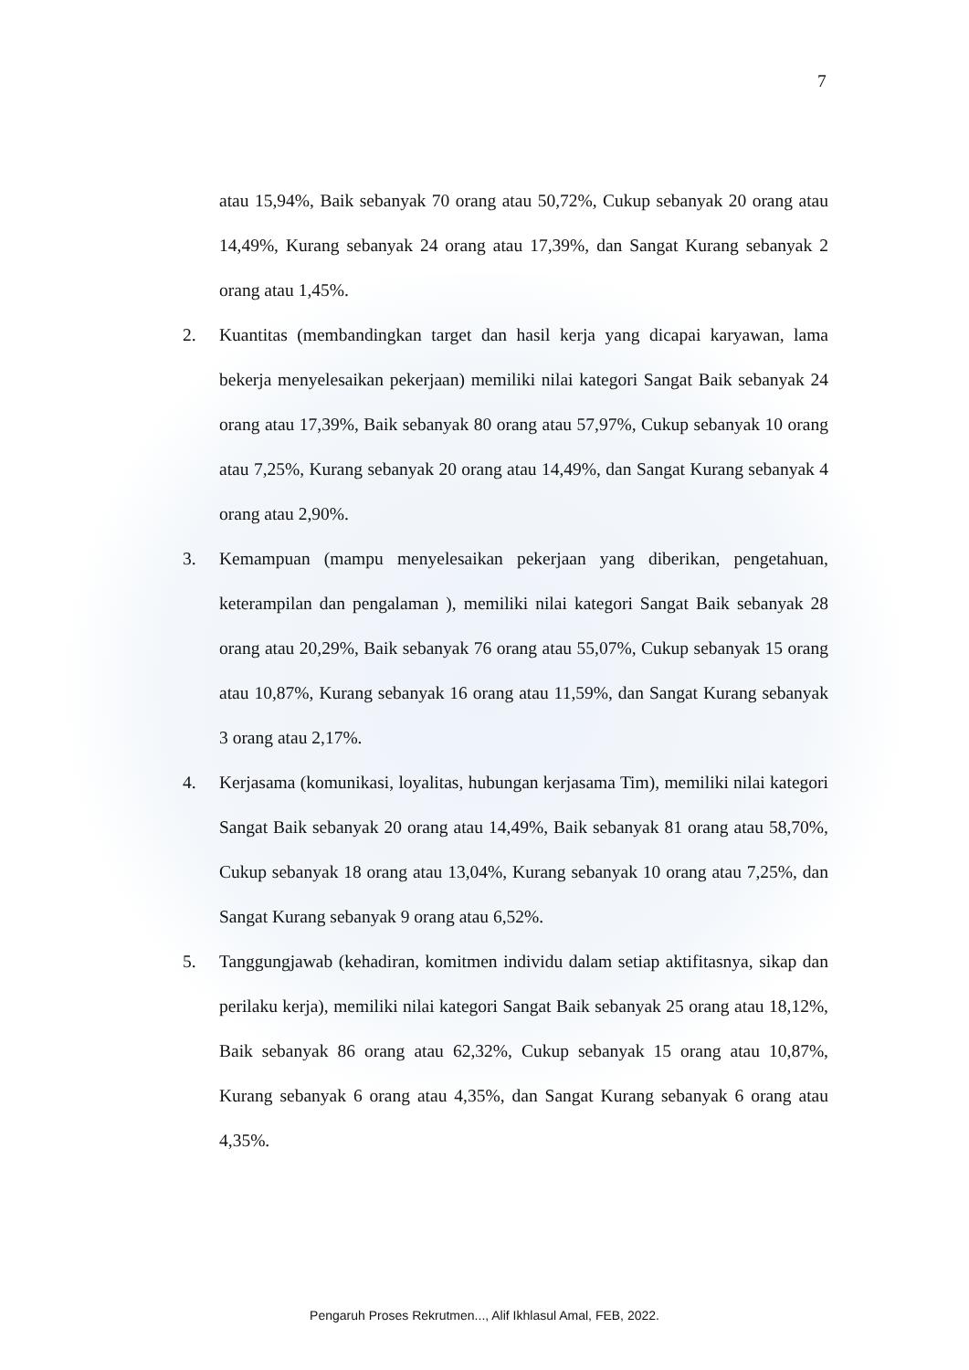7
atau 15,94%, Baik sebanyak 70 orang atau 50,72%, Cukup sebanyak 20 orang atau 14,49%, Kurang sebanyak 24 orang atau 17,39%, dan Sangat Kurang sebanyak 2 orang atau 1,45%.
2. Kuantitas (membandingkan target dan hasil kerja yang dicapai karyawan, lama bekerja menyelesaikan pekerjaan) memiliki nilai kategori Sangat Baik sebanyak 24 orang atau 17,39%, Baik sebanyak 80 orang atau 57,97%, Cukup sebanyak 10 orang atau 7,25%, Kurang sebanyak 20 orang atau 14,49%, dan Sangat Kurang sebanyak 4 orang atau 2,90%.
3. Kemampuan (mampu menyelesaikan pekerjaan yang diberikan, pengetahuan, keterampilan dan pengalaman ), memiliki nilai kategori Sangat Baik sebanyak 28 orang atau 20,29%, Baik sebanyak 76 orang atau 55,07%, Cukup sebanyak 15 orang atau 10,87%, Kurang sebanyak 16 orang atau 11,59%, dan Sangat Kurang sebanyak 3 orang atau 2,17%.
4. Kerjasama (komunikasi, loyalitas, hubungan kerjasama Tim), memiliki nilai kategori Sangat Baik sebanyak 20 orang atau 14,49%, Baik sebanyak 81 orang atau 58,70%, Cukup sebanyak 18 orang atau 13,04%, Kurang sebanyak 10 orang atau 7,25%, dan Sangat Kurang sebanyak 9 orang atau 6,52%.
5. Tanggungjawab (kehadiran, komitmen individu dalam setiap aktifitasnya, sikap dan perilaku kerja), memiliki nilai kategori Sangat Baik sebanyak 25 orang atau 18,12%, Baik sebanyak 86 orang atau 62,32%, Cukup sebanyak 15 orang atau 10,87%, Kurang sebanyak 6 orang atau 4,35%, dan Sangat Kurang sebanyak 6 orang atau 4,35%.
Pengaruh Proses Rekrutmen..., Alif Ikhlasul Amal, FEB, 2022.